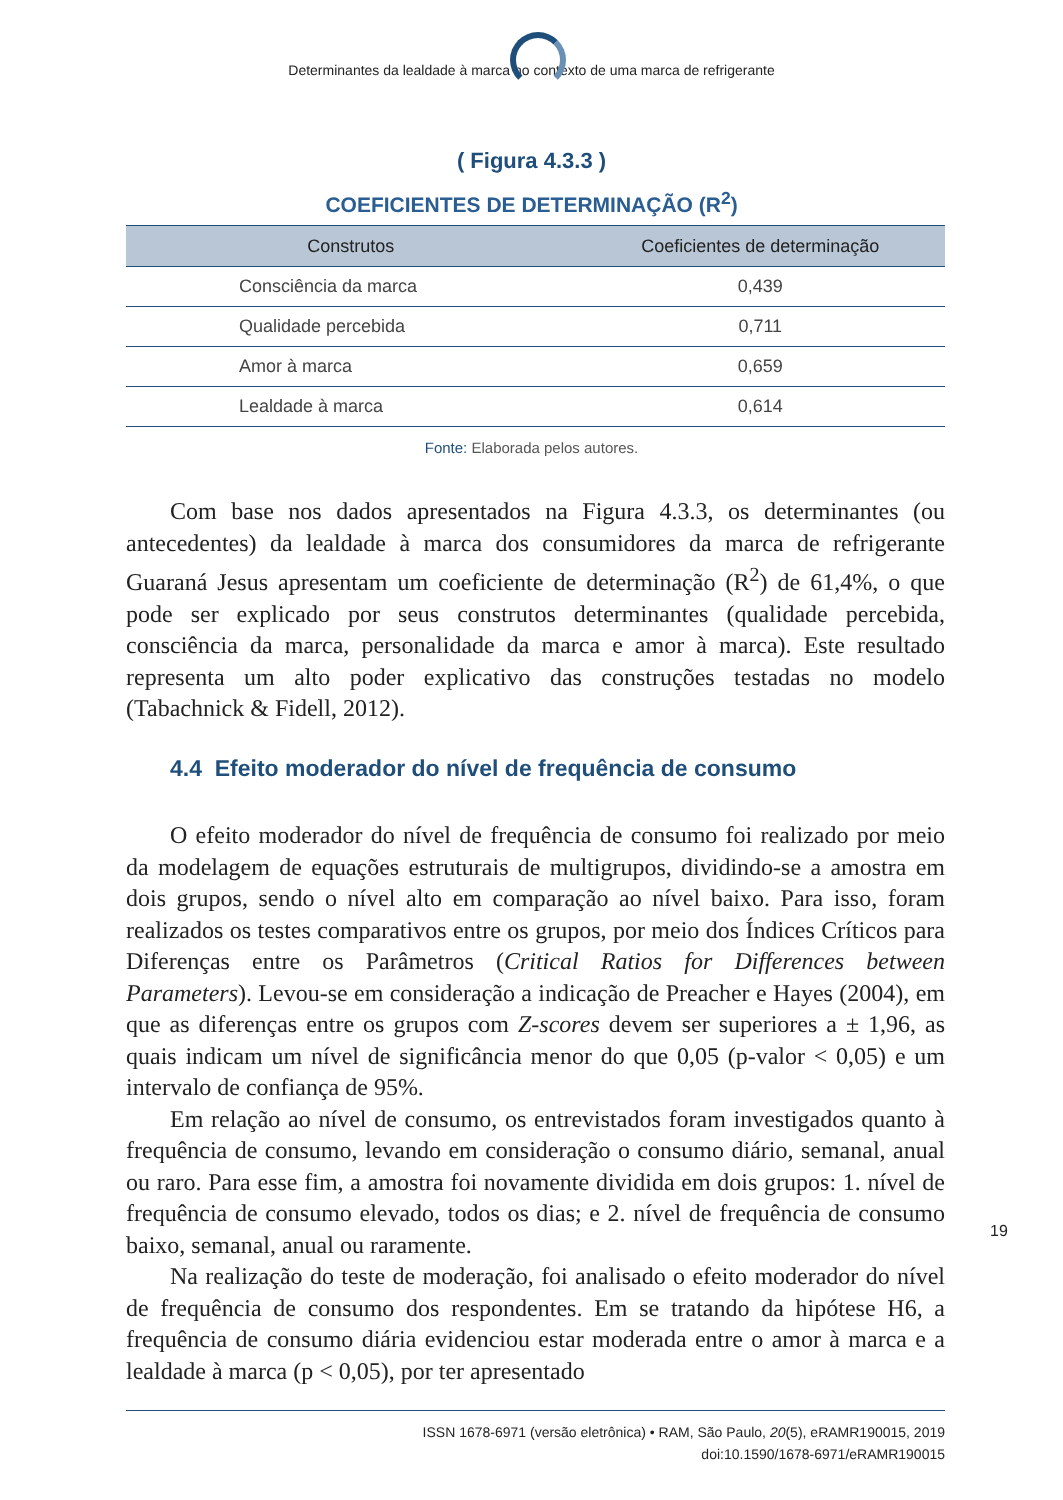Determinantes da lealdade à marca no contexto de uma marca de refrigerante
( Figura 4.3.3 )
COEFICIENTES DE DETERMINAÇÃO (R<sup>2</sup>)
| Construtos | Coeficientes de determinação |
| --- | --- |
| Consciência da marca | 0,439 |
| Qualidade percebida | 0,711 |
| Amor à marca | 0,659 |
| Lealdade à marca | 0,614 |
Fonte: Elaborada pelos autores.
Com base nos dados apresentados na Figura 4.3.3, os determinantes (ou antecedentes) da lealdade à marca dos consumidores da marca de refrigerante Guaraná Jesus apresentam um coeficiente de determinação (R<sup>2</sup>) de 61,4%, o que pode ser explicado por seus construtos determinantes (qualidade percebida, consciência da marca, personalidade da marca e amor à marca). Este resultado representa um alto poder explicativo das construções testadas no modelo (Tabachnick & Fidell, 2012).
4.4 Efeito moderador do nível de frequência de consumo
O efeito moderador do nível de frequência de consumo foi realizado por meio da modelagem de equações estruturais de multigrupos, dividindo-se a amostra em dois grupos, sendo o nível alto em comparação ao nível baixo. Para isso, foram realizados os testes comparativos entre os grupos, por meio dos Índices Críticos para Diferenças entre os Parâmetros (Critical Ratios for Differences between Parameters). Levou-se em consideração a indicação de Preacher e Hayes (2004), em que as diferenças entre os grupos com Z-scores devem ser superiores a ± 1,96, as quais indicam um nível de significância menor do que 0,05 (p-valor < 0,05) e um intervalo de confiança de 95%.
Em relação ao nível de consumo, os entrevistados foram investigados quanto à frequência de consumo, levando em consideração o consumo diário, semanal, anual ou raro. Para esse fim, a amostra foi novamente dividida em dois grupos: 1. nível de frequência de consumo elevado, todos os dias; e 2. nível de frequência de consumo baixo, semanal, anual ou raramente.
Na realização do teste de moderação, foi analisado o efeito moderador do nível de frequência de consumo dos respondentes. Em se tratando da hipótese H6, a frequência de consumo diária evidenciou estar moderada entre o amor à marca e a lealdade à marca (p < 0,05), por ter apresentado
19
ISSN 1678-6971 (versão eletrônica) • RAM, São Paulo, 20(5), eRAMR190015, 2019
doi:10.1590/1678-6971/eRAMR190015